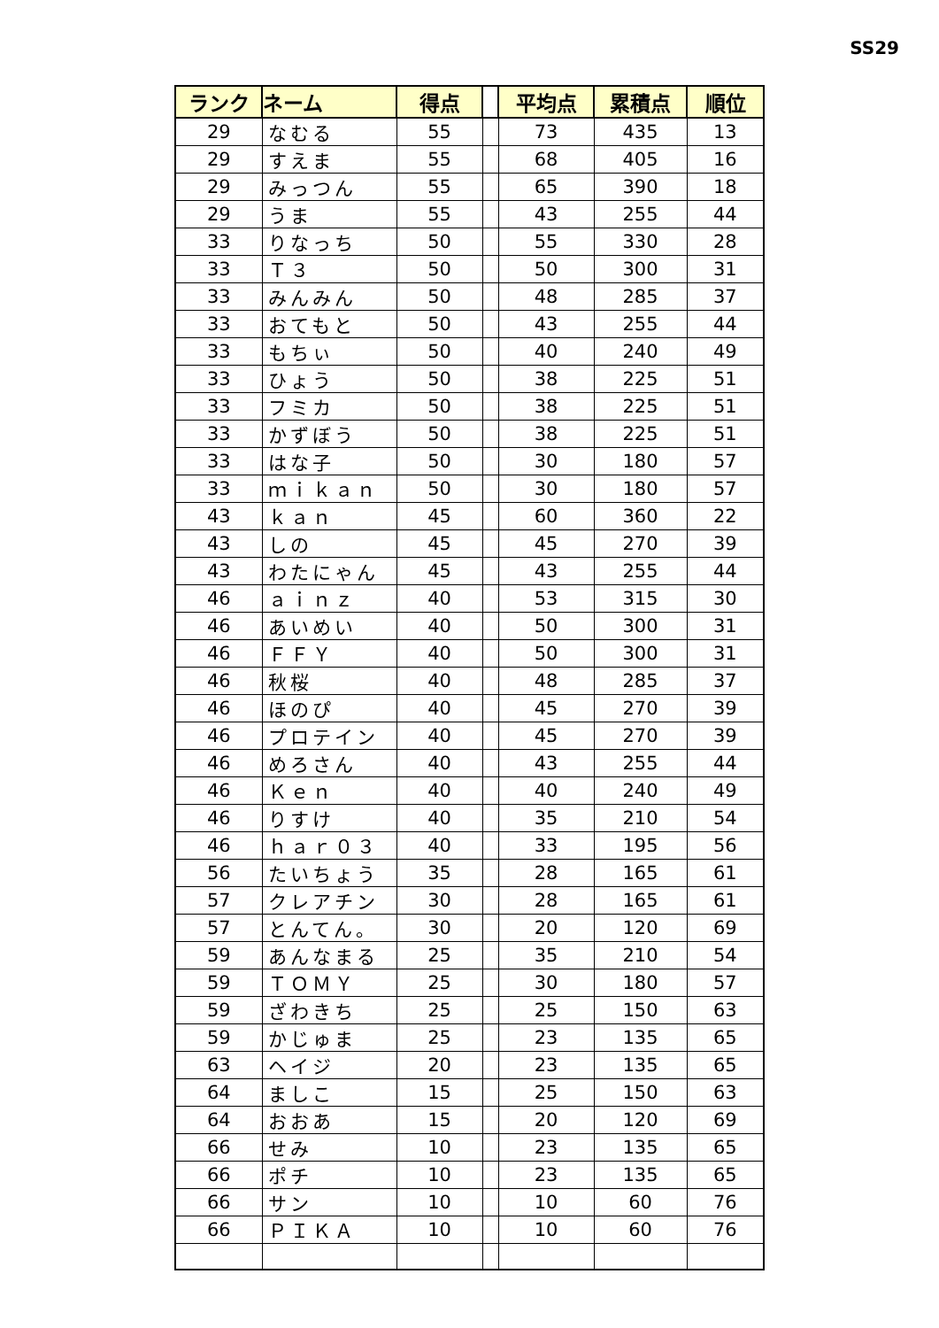SS29
| ランク | ネーム | 得点 | | 平均点 | 累積点 | 順位 |
| --- | --- | --- | --- | --- | --- | --- |
| 29 | なむる | 55 | | 73 | 435 | 13 |
| 29 | すえま | 55 | | 68 | 405 | 16 |
| 29 | みっつん | 55 | | 65 | 390 | 18 |
| 29 | うま | 55 | | 43 | 255 | 44 |
| 33 | りなっち | 50 | | 55 | 330 | 28 |
| 33 | Ｔ３ | 50 | | 50 | 300 | 31 |
| 33 | みんみん | 50 | | 48 | 285 | 37 |
| 33 | おてもと | 50 | | 43 | 255 | 44 |
| 33 | もちぃ | 50 | | 40 | 240 | 49 |
| 33 | ひょう | 50 | | 38 | 225 | 51 |
| 33 | フミカ | 50 | | 38 | 225 | 51 |
| 33 | かずぼう | 50 | | 38 | 225 | 51 |
| 33 | はな子 | 50 | | 30 | 180 | 57 |
| 33 | ｍｉｋａｎ | 50 | | 30 | 180 | 57 |
| 43 | ｋａｎ | 45 | | 60 | 360 | 22 |
| 43 | しの | 45 | | 45 | 270 | 39 |
| 43 | わたにゃん | 45 | | 43 | 255 | 44 |
| 46 | ａｉｎｚ | 40 | | 53 | 315 | 30 |
| 46 | あいめい | 40 | | 50 | 300 | 31 |
| 46 | ＦＦＹ | 40 | | 50 | 300 | 31 |
| 46 | 秋桜 | 40 | | 48 | 285 | 37 |
| 46 | ほのぴ | 40 | | 45 | 270 | 39 |
| 46 | プロテイン | 40 | | 45 | 270 | 39 |
| 46 | めろさん | 40 | | 43 | 255 | 44 |
| 46 | Ｋｅｎ | 40 | | 40 | 240 | 49 |
| 46 | りすけ | 40 | | 35 | 210 | 54 |
| 46 | ｈａｒ０３ | 40 | | 33 | 195 | 56 |
| 56 | たいちょう | 35 | | 28 | 165 | 61 |
| 57 | クレアチン | 30 | | 28 | 165 | 61 |
| 57 | とんてん。 | 30 | | 20 | 120 | 69 |
| 59 | あんなまる | 25 | | 35 | 210 | 54 |
| 59 | ＴＯＭＹ | 25 | | 30 | 180 | 57 |
| 59 | ざわきち | 25 | | 25 | 150 | 63 |
| 59 | かじゅま | 25 | | 23 | 135 | 65 |
| 63 | ヘイジ | 20 | | 23 | 135 | 65 |
| 64 | ましこ | 15 | | 25 | 150 | 63 |
| 64 | おおあ | 15 | | 20 | 120 | 69 |
| 66 | せみ | 10 | | 23 | 135 | 65 |
| 66 | ポチ | 10 | | 23 | 135 | 65 |
| 66 | サン | 10 | | 10 | 60 | 76 |
| 66 | ＰＩＫＡ | 10 | | 10 | 60 | 76 |